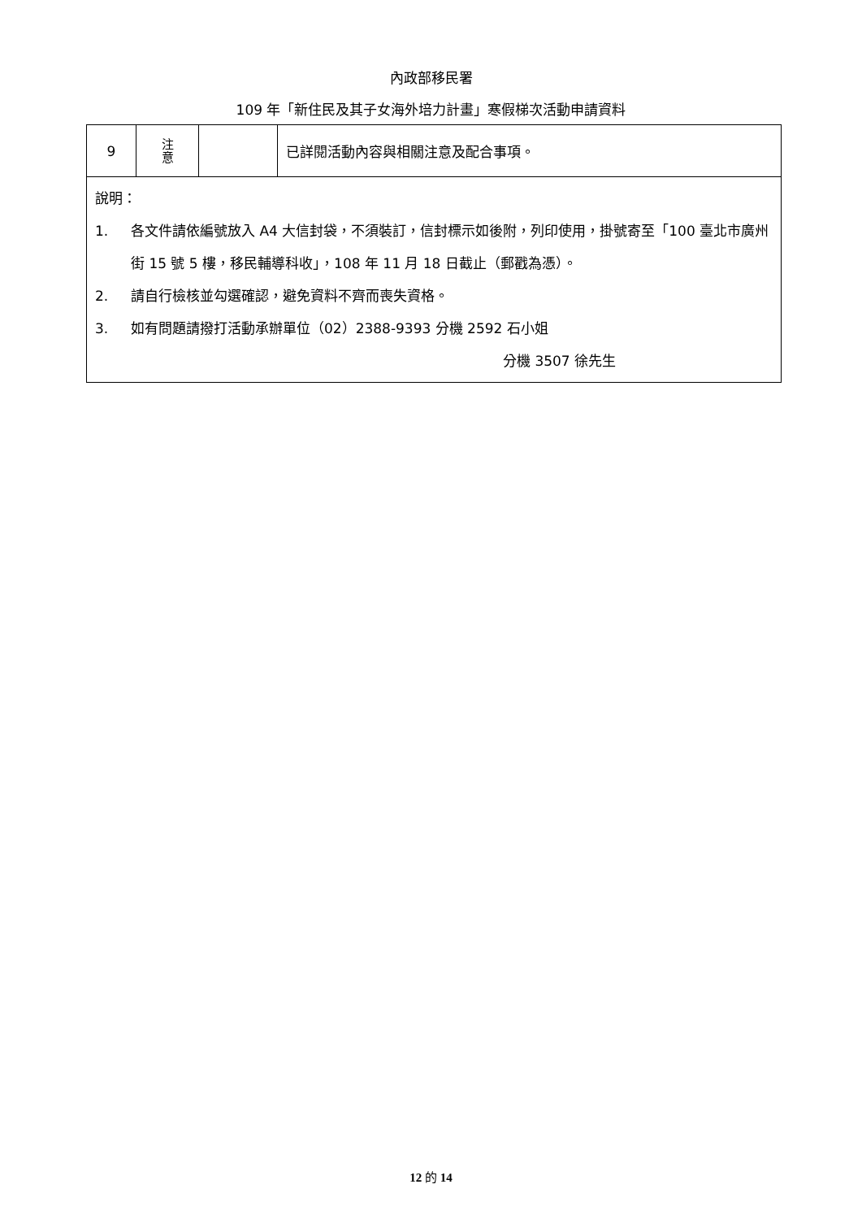內政部移民署
109 年「新住民及其子女海外培力計畫」寒假梯次活動申請資料
| 9 | 注 意 | | 已詳閱活動內容與相關注意及配合事項。 |
| 說明： 1. 各文件請依編號放入 A4 大信封袋，不須裝訂，信封標示如後附，列印使用，掛號寄至「100 臺北市廣州街 15 號 5 樓，移民輔導科收」，108 年 11 月 18 日截止（郵戳為憑）。 2. 請自行檢核並勾選確認，避免資料不齊而喪失資格。 3. 如有問題請撥打活動承辦單位（02）2388-9393 分機 2592 石小姐 分機 3507 徐先生 | | | |
12 的 14